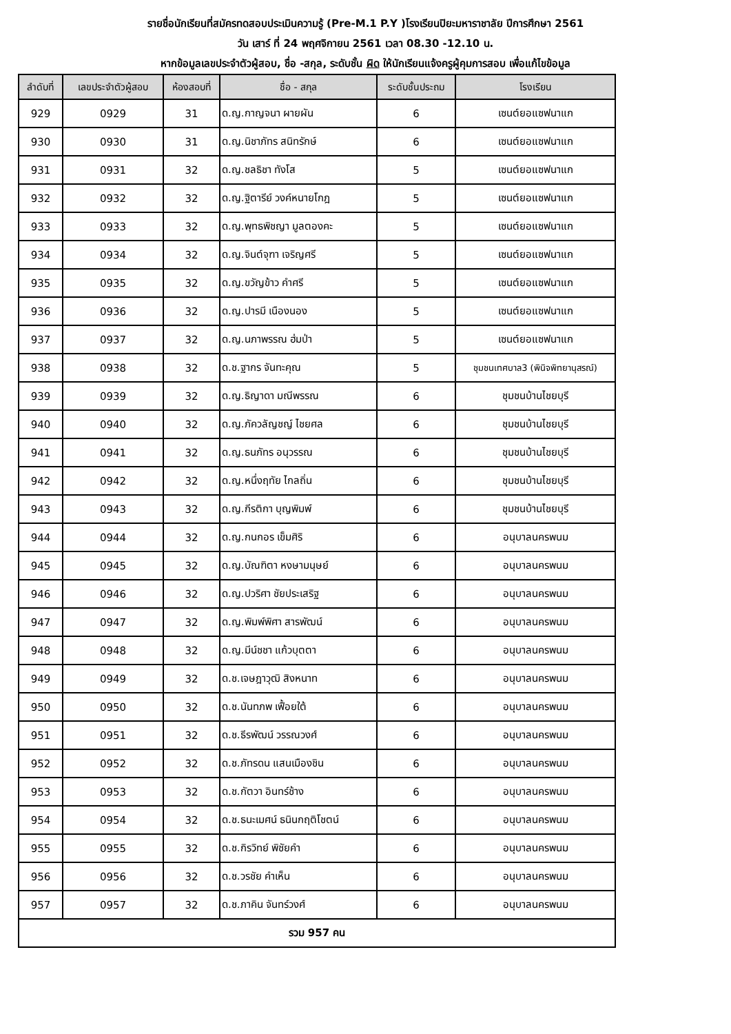รายชื่อนักเรียนที่สมัครทดสอบประเมินความรู้ (Pre-M.1 P.Y )โรงเรียนปิยะมหาราชาลัย ปีการศึกษา 2561
วัน เสาร์ ที่ 24 พฤศจิกายน 2561 เวลา 08.30 -12.10 น.
หากข้อมูลเลขประจำตัวผู้สอบ, ชื่อ -สกุล, ระดับชั้น ผิด ให้นักเรียนแจ้งครูผู้คุมการสอบ เพื่อแก้ไขข้อมูล
| ลำดับที่ | เลขประจำตัวผู้สอบ | ห้องสอบที่ | ชื่อ - สกุล | ระดับชั้นประถม | โรงเรียน |
| --- | --- | --- | --- | --- | --- |
| 929 | 0929 | 31 | ด.ญ.กาญจนา ผายผัน | 6 | เซนต์ยอแซฟนาแก |
| 930 | 0930 | 31 | ด.ญ.นิชาภัทร สนิทรักษ์ | 6 | เซนต์ยอแซฟนาแก |
| 931 | 0931 | 32 | ด.ญ.ชลธิชา ทังโส | 5 | เซนต์ยอแซฟนาแก |
| 932 | 0932 | 32 | ด.ญ.ฐิตารีย์ วงค์หนายโกฎ | 5 | เซนต์ยอแซฟนาแก |
| 933 | 0933 | 32 | ด.ญ.พุทธพิชญา มูลตองคะ | 5 | เซนต์ยอแซฟนาแก |
| 934 | 0934 | 32 | ด.ญ.จินต์จุฑา เจริญศรี | 5 | เซนต์ยอแซฟนาแก |
| 935 | 0935 | 32 | ด.ญ.ขวัญข้าว คำศรี | 5 | เซนต์ยอแซฟนาแก |
| 936 | 0936 | 32 | ด.ญ.ปารมี เนืองนอง | 5 | เซนต์ยอแซฟนาแก |
| 937 | 0937 | 32 | ด.ญ.นภาพรรณ ฮ่มป่า | 5 | เซนต์ยอแซฟนาแก |
| 938 | 0938 | 32 | ด.ช.ฐากร จันทะคุณ | 5 | ชุมชนเทศบาล3 (พินิจพิทยานุสรณ์) |
| 939 | 0939 | 32 | ด.ญ.ธิญาดา มณีพรรณ | 6 | ชุมชนบ้านไชยบุรี |
| 940 | 0940 | 32 | ด.ญ.ภัควลัญชญ์ ไชยศล | 6 | ชุมชนบ้านไชยบุรี |
| 941 | 0941 | 32 | ด.ญ.ธนภัทร อนุวรรณ | 6 | ชุมชนบ้านไชยบุรี |
| 942 | 0942 | 32 | ด.ญ.หนึ่งฤทัย ไกลถิ่น | 6 | ชุมชนบ้านไชยบุรี |
| 943 | 0943 | 32 | ด.ญ.กีรติกา บุญพิมพ์ | 6 | ชุมชนบ้านไชยบุรี |
| 944 | 0944 | 32 | ด.ญ.กนกอร เข็มศิริ | 6 | อนุบาลนครพนม |
| 945 | 0945 | 32 | ด.ญ.บัณฑิตา หงษามนุษย์ | 6 | อนุบาลนครพนม |
| 946 | 0946 | 32 | ด.ญ.ปวริศา ชัยประเสริฐ | 6 | อนุบาลนครพนม |
| 947 | 0947 | 32 | ด.ญ.พิมพ์พิศา สารพัฒน์ | 6 | อนุบาลนครพนม |
| 948 | 0948 | 32 | ด.ญ.มีน์ชชา แก้วบุตตา | 6 | อนุบาลนครพนม |
| 949 | 0949 | 32 | ด.ช.เจษฎาวุฒิ สิงหนาท | 6 | อนุบาลนครพนม |
| 950 | 0950 | 32 | ด.ช.นันทภพ เฟื้อยใต้ | 6 | อนุบาลนครพนม |
| 951 | 0951 | 32 | ด.ช.ธีรพัฒน์ วรรณวงศ์ | 6 | อนุบาลนครพนม |
| 952 | 0952 | 32 | ด.ช.ภัทรดน แสนเมืองชิน | 6 | อนุบาลนครพนม |
| 953 | 0953 | 32 | ด.ช.กัตวา อินทร์ช้าง | 6 | อนุบาลนครพนม |
| 954 | 0954 | 32 | ด.ช.ธนะเมศน์ ธนินกฤติโชตน์ | 6 | อนุบาลนครพนม |
| 955 | 0955 | 32 | ด.ช.กิรวิทย์ พิชัยคำ | 6 | อนุบาลนครพนม |
| 956 | 0956 | 32 | ด.ช.วรชัย คำเห็น | 6 | อนุบาลนครพนม |
| 957 | 0957 | 32 | ด.ช.ภาคิน จันทร์วงศ์ | 6 | อนุบาลนครพนม |
| รวม 957 คน | | | | | |